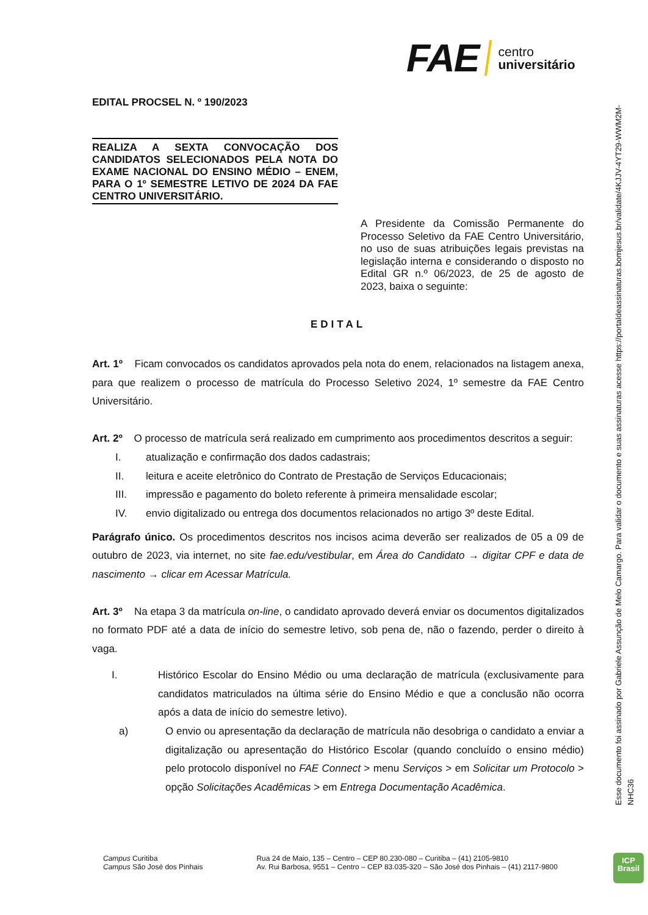FAE centro
universitário
EDITAL PROCSEL N. º 190/2023
REALIZA A SEXTA CONVOCAÇÃO DOS CANDIDATOS SELECIONADOS PELA NOTA DO EXAME NACIONAL DO ENSINO MÉDIO – ENEM, PARA O 1º SEMESTRE LETIVO DE 2024 DA FAE CENTRO UNIVERSITÁRIO.
A Presidente da Comissão Permanente do Processo Seletivo da FAE Centro Universitário, no uso de suas atribuições legais previstas na legislação interna e considerando o disposto no Edital GR n.º 06/2023, de 25 de agosto de 2023, baixa o seguinte:
EDITAL
Art. 1º Ficam convocados os candidatos aprovados pela nota do enem, relacionados na listagem anexa, para que realizem o processo de matrícula do Processo Seletivo 2024, 1º semestre da FAE Centro Universitário.
Art. 2º O processo de matrícula será realizado em cumprimento aos procedimentos descritos a seguir:
I. atualização e confirmação dos dados cadastrais;
II. leitura e aceite eletrônico do Contrato de Prestação de Serviços Educacionais;
III. impressão e pagamento do boleto referente à primeira mensalidade escolar;
IV. envio digitalizado ou entrega dos documentos relacionados no artigo 3º deste Edital.
Parágrafo único. Os procedimentos descritos nos incisos acima deverão ser realizados de 05 a 09 de outubro de 2023, via internet, no site fae.edu/vestibular, em Área do Candidato → digitar CPF e data de nascimento → clicar em Acessar Matrícula.
Art. 3º Na etapa 3 da matrícula on-line, o candidato aprovado deverá enviar os documentos digitalizados no formato PDF até a data de início do semestre letivo, sob pena de, não o fazendo, perder o direito à vaga.
I. Histórico Escolar do Ensino Médio ou uma declaração de matrícula (exclusivamente para candidatos matriculados na última série do Ensino Médio e que a conclusão não ocorra após a data de início do semestre letivo).
a) O envio ou apresentação da declaração de matrícula não desobriga o candidato a enviar a digitalização ou apresentação do Histórico Escolar (quando concluído o ensino médio) pelo protocolo disponível no FAE Connect > menu Serviços > em Solicitar um Protocolo > opção Solicitações Acadêmicas > em Entrega Documentação Acadêmica.
Campus Curitiba
Campus São José dos Pinhais
Rua 24 de Maio, 135 – Centro – CEP 80.230-080 – Curitiba – (41) 2105-9810
Av. Rui Barbosa, 9551 – Centro – CEP 83.035-320 – São José dos Pinhais – (41) 2117-9800
Esse documento foi assinado por Gabriele Assunção de Melo Camargo. Para validar o documento e suas assinaturas acesse https://portaldeassinaturas.bomjesus.br/validate/4KJJV-4YT29-WWM2M-NHC36
ICP
Brasil